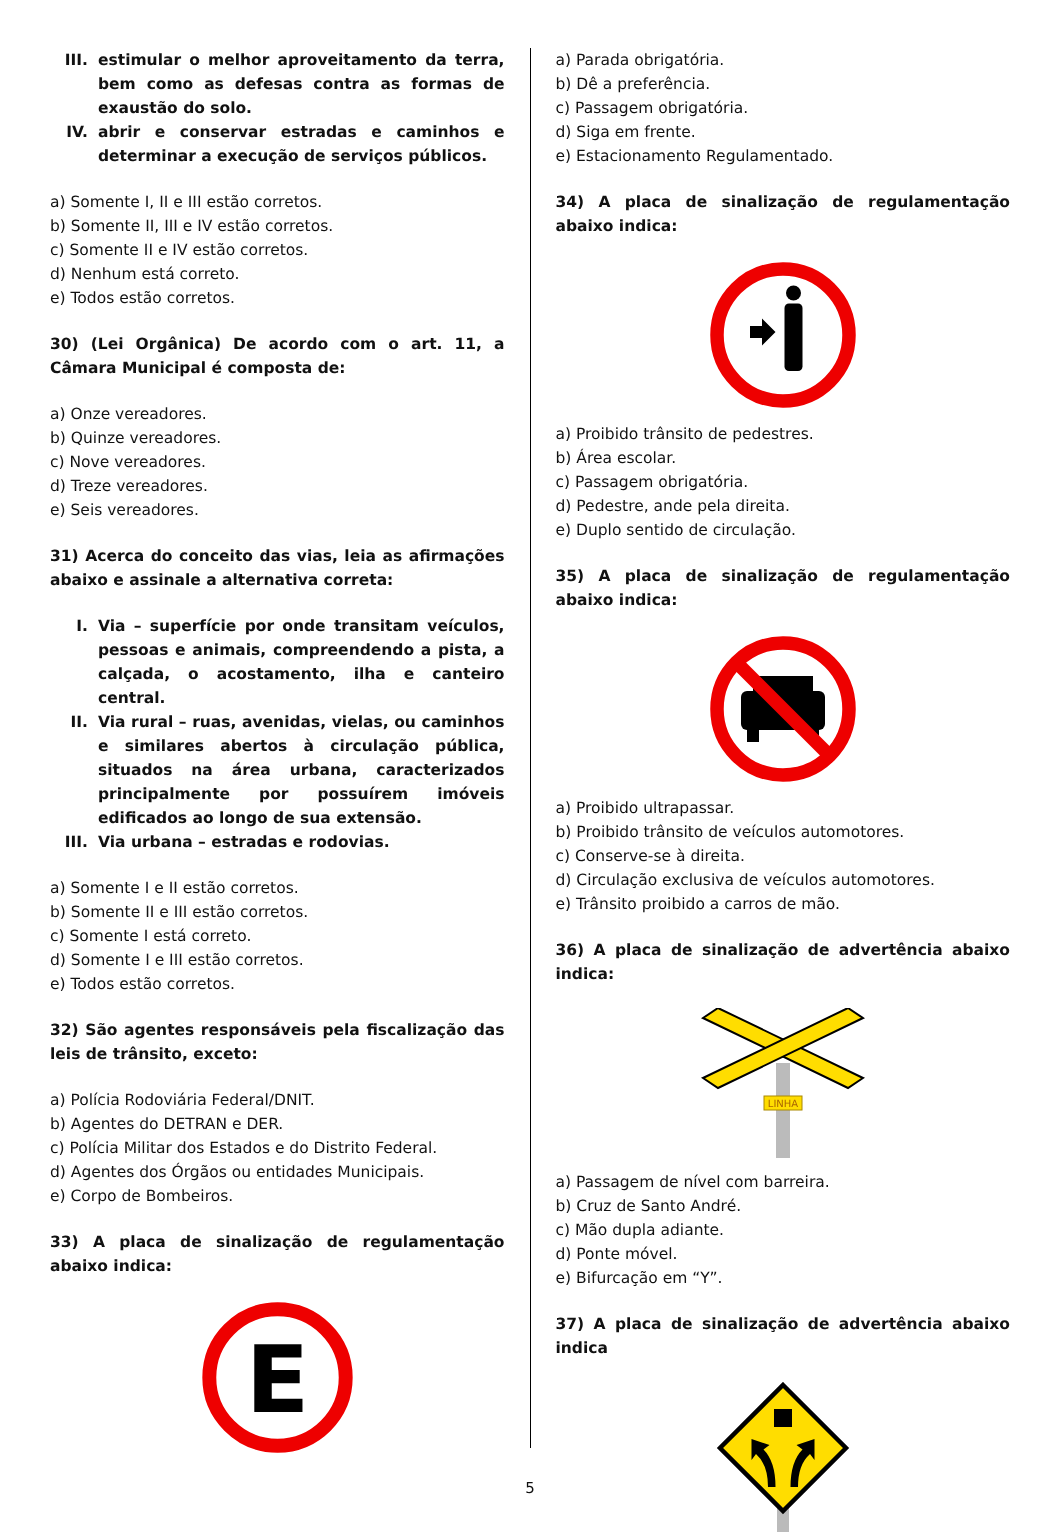III. estimular o melhor aproveitamento da terra, bem como as defesas contra as formas de exaustão do solo.
IV. abrir e conservar estradas e caminhos e determinar a execução de serviços públicos.
a) Somente I, II e III estão corretos.
b) Somente II, III e IV estão corretos.
c) Somente II e IV estão corretos.
d) Nenhum está correto.
e) Todos estão corretos.
30) (Lei Orgânica) De acordo com o art. 11, a Câmara Municipal é composta de:
a) Onze vereadores.
b) Quinze vereadores.
c) Nove vereadores.
d) Treze vereadores.
e) Seis vereadores.
31) Acerca do conceito das vias, leia as afirmações abaixo e assinale a alternativa correta:
I. Via – superfície por onde transitam veículos, pessoas e animais, compreendendo a pista, a calçada, o acostamento, ilha e canteiro central.
II. Via rural – ruas, avenidas, vielas, ou caminhos e similares abertos à circulação pública, situados na área urbana, caracterizados principalmente por possuírem imóveis edificados ao longo de sua extensão.
III. Via urbana – estradas e rodovias.
a) Somente I e II estão corretos.
b) Somente II e III estão corretos.
c) Somente I está correto.
d) Somente I e III estão corretos.
e) Todos estão corretos.
32) São agentes responsáveis pela fiscalização das leis de trânsito, exceto:
a) Polícia Rodoviária Federal/DNIT.
b) Agentes do DETRAN e DER.
c) Polícia Militar dos Estados e do Distrito Federal.
d) Agentes dos Órgãos ou entidades Municipais.
e) Corpo de Bombeiros.
33) A placa de sinalização de regulamentação abaixo indica:
E
a) Parada obrigatória.
b) Dê a preferência.
c) Passagem obrigatória.
d) Siga em frente.
e) Estacionamento Regulamentado.
34) A placa de sinalização de regulamentação abaixo indica:
a) Proibido trânsito de pedestres.
b) Área escolar.
c) Passagem obrigatória.
d) Pedestre, ande pela direita.
e) Duplo sentido de circulação.
35) A placa de sinalização de regulamentação abaixo indica:
a) Proibido ultrapassar.
b) Proibido trânsito de veículos automotores.
c) Conserve-se à direita.
d) Circulação exclusiva de veículos automotores.
e) Trânsito proibido a carros de mão.
36) A placa de sinalização de advertência abaixo indica:
LINHA
a) Passagem de nível com barreira.
b) Cruz de Santo André.
c) Mão dupla adiante.
d) Ponte móvel.
e) Bifurcação em “Y”.
37) A placa de sinalização de advertência abaixo indica
5